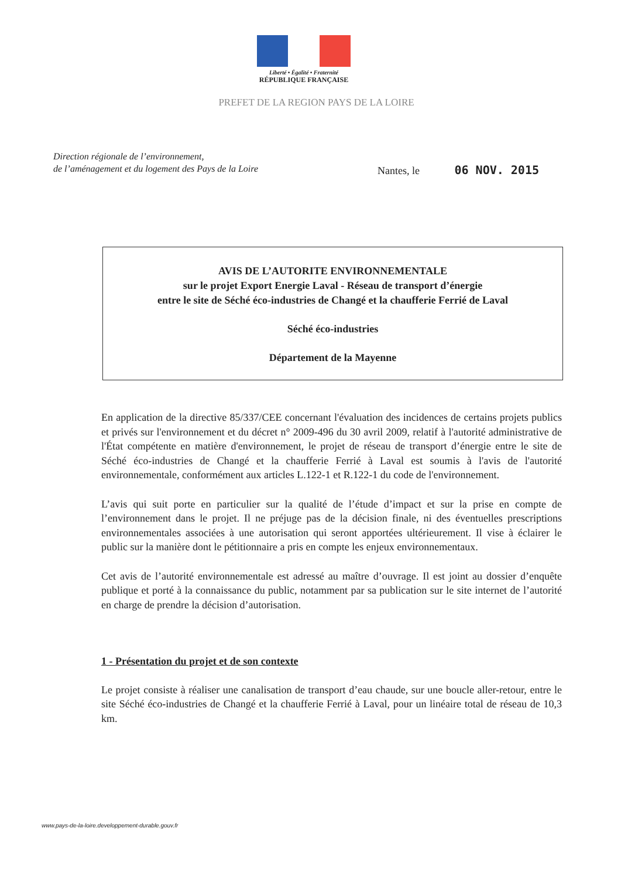Liberté • Égalité • Fraternité
RÉPUBLIQUE FRANÇAISE
PREFET DE LA REGION PAYS DE LA LOIRE
Direction régionale de l’environnement,
de l’aménagement et du logement des Pays de la Loire
Nantes, le 06 NOV. 2015
AVIS DE L’AUTORITE ENVIRONNEMENTALE
sur le projet Export Energie Laval - Réseau de transport d’énergie
entre le site de Séché éco-industries de Changé et la chaufferie Ferrié de Laval
Séché éco-industries
Département de la Mayenne
En application de la directive 85/337/CEE concernant l'évaluation des incidences de certains projets publics et privés sur l'environnement et du décret n° 2009-496 du 30 avril 2009, relatif à l'autorité administrative de l'État compétente en matière d'environnement, le projet de réseau de transport d’énergie entre le site de Séché éco-industries de Changé et la chaufferie Ferrié à Laval est soumis à l'avis de l'autorité environnementale, conformément aux articles L.122-1 et R.122-1 du code de l'environnement.
L’avis qui suit porte en particulier sur la qualité de l’étude d’impact et sur la prise en compte de l’environnement dans le projet. Il ne préjuge pas de la décision finale, ni des éventuelles prescriptions environnementales associées à une autorisation qui seront apportées ultérieurement. Il vise à éclairer le public sur la manière dont le pétitionnaire a pris en compte les enjeux environnementaux.
Cet avis de l’autorité environnementale est adressé au maître d’ouvrage. Il est joint au dossier d’enquête publique et porté à la connaissance du public, notamment par sa publication sur le site internet de l’autorité en charge de prendre la décision d’autorisation.
1 - Présentation du projet et de son contexte
Le projet consiste à réaliser une canalisation de transport d’eau chaude, sur une boucle aller-retour, entre le site Séché éco-industries de Changé et la chaufferie Ferrié à Laval, pour un linéaire total de réseau de 10,3 km.
www.pays-de-la-loire.developpement-durable.gouv.fr